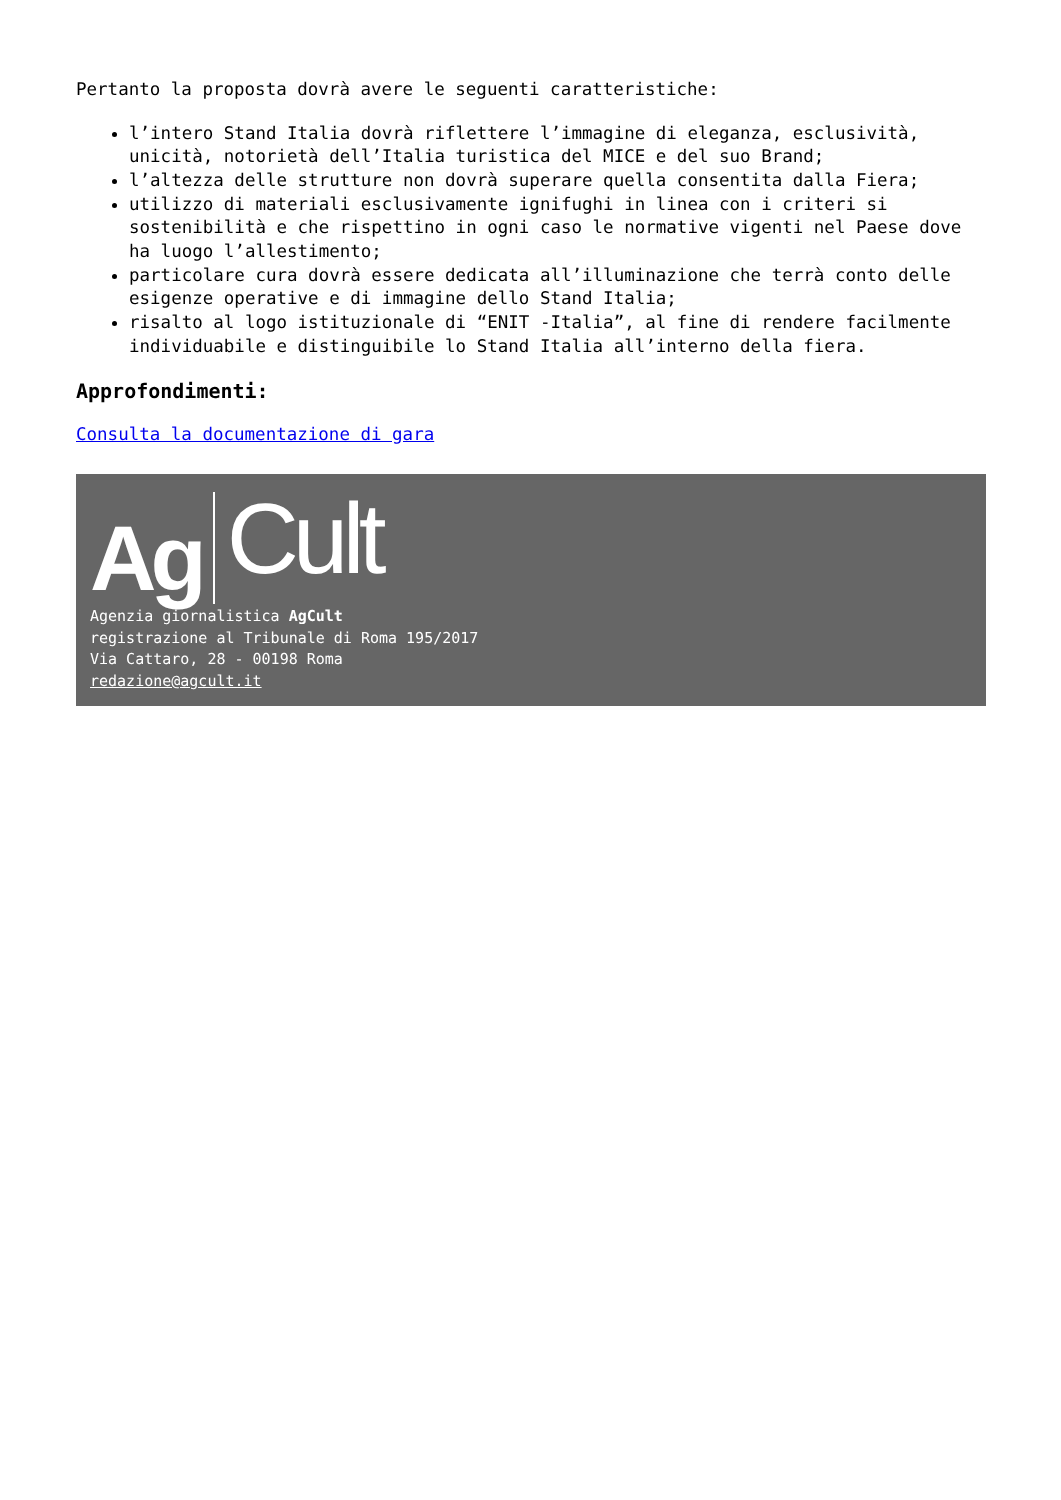Pertanto la proposta dovrà avere le seguenti caratteristiche:
l’intero Stand Italia dovrà riflettere l’immagine di eleganza, esclusività, unicità, notorietà dell’Italia turistica del MICE e del suo Brand;
l’altezza delle strutture non dovrà superare quella consentita dalla Fiera;
utilizzo di materiali esclusivamente ignifughi in linea con i criteri si sostenibilità e che rispettino in ogni caso le normative vigenti nel Paese dove ha luogo l’allestimento;
particolare cura dovrà essere dedicata all’illuminazione che terrà conto delle esigenze operative e di immagine dello Stand Italia;
risalto al logo istituzionale di “ENIT -Italia”, al fine di rendere facilmente individuabile e distinguibile lo Stand Italia all’interno della fiera.
Approfondimenti:
Consulta la documentazione di gara
Ag Cult
Agenzia giornalistica AgCult
registrazione al Tribunale di Roma 195/2017
Via Cattaro, 28 - 00198 Roma
redazione@agcult.it